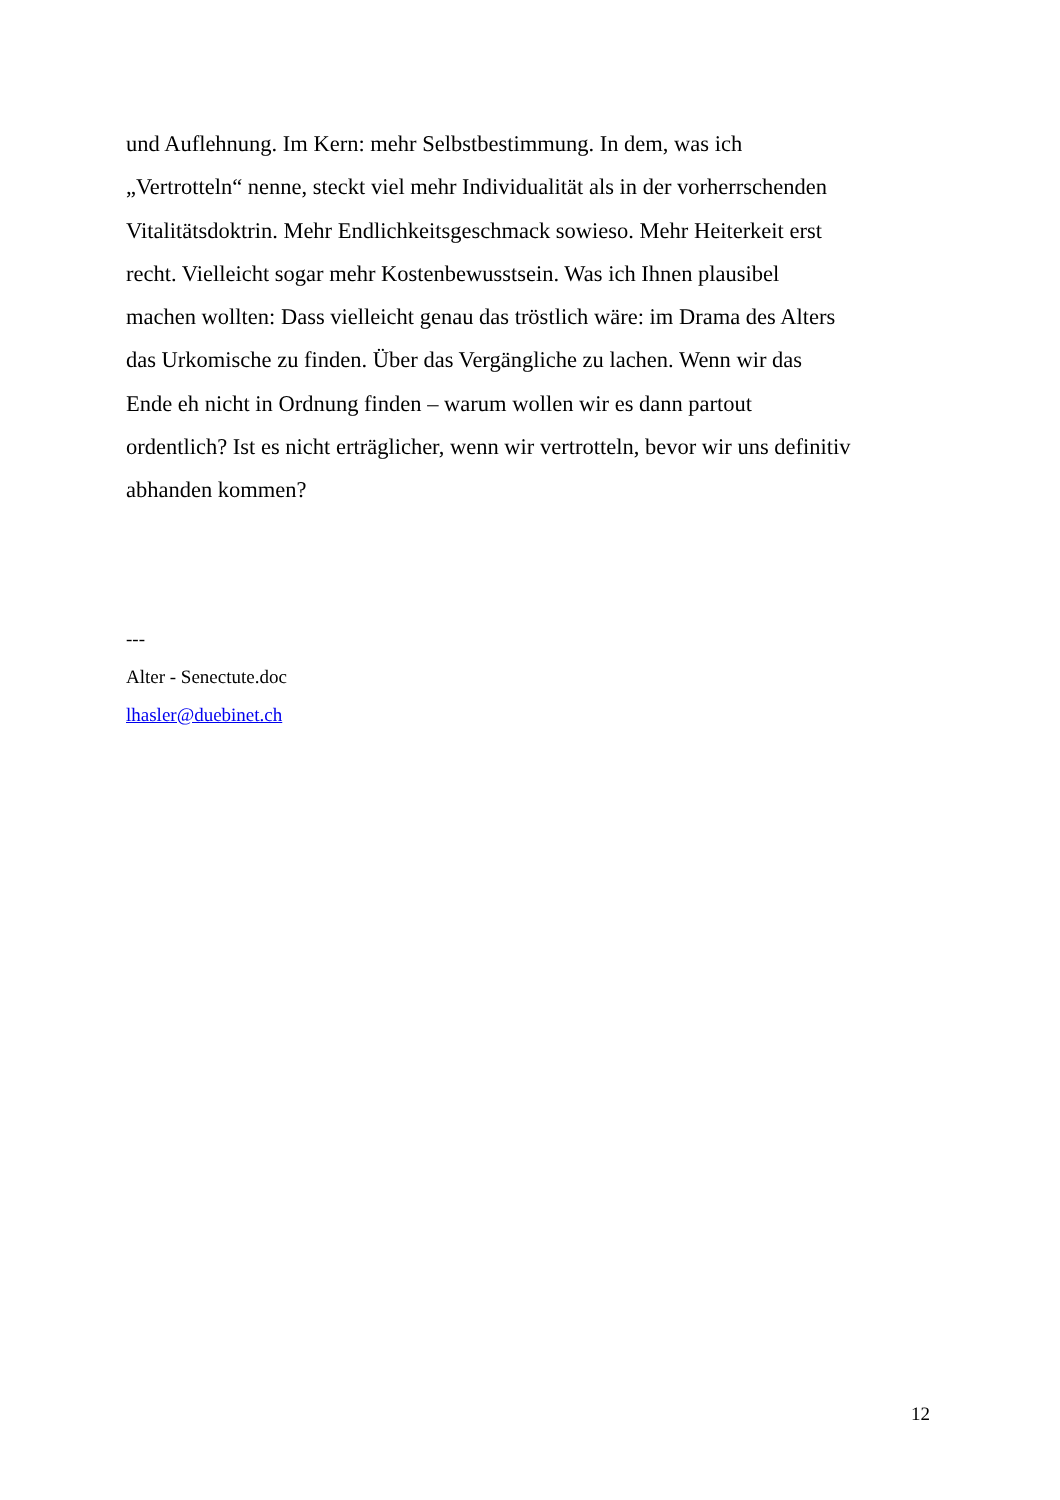und Auflehnung. Im Kern: mehr Selbstbestimmung. In dem, was ich
„Vertrotteln“ nenne, steckt viel mehr Individualität als in der vorherrschenden
Vitalitätsdoktrin. Mehr Endlichkeitsgeschmack sowieso. Mehr Heiterkeit erst
recht. Vielleicht sogar mehr Kostenbewusstsein. Was ich Ihnen plausibel
machen wollten: Dass vielleicht genau das tröstlich wäre: im Drama des Alters
das Urkomische zu finden. Über das Vergängliche zu lachen. Wenn wir das
Ende eh nicht in Ordnung finden – warum wollen wir es dann partout
ordentlich? Ist es nicht erträglicher, wenn wir vertrotteln, bevor wir uns definitiv
abhanden kommen?
---
Alter - Senectute.doc
lhasler@duebinet.ch
12